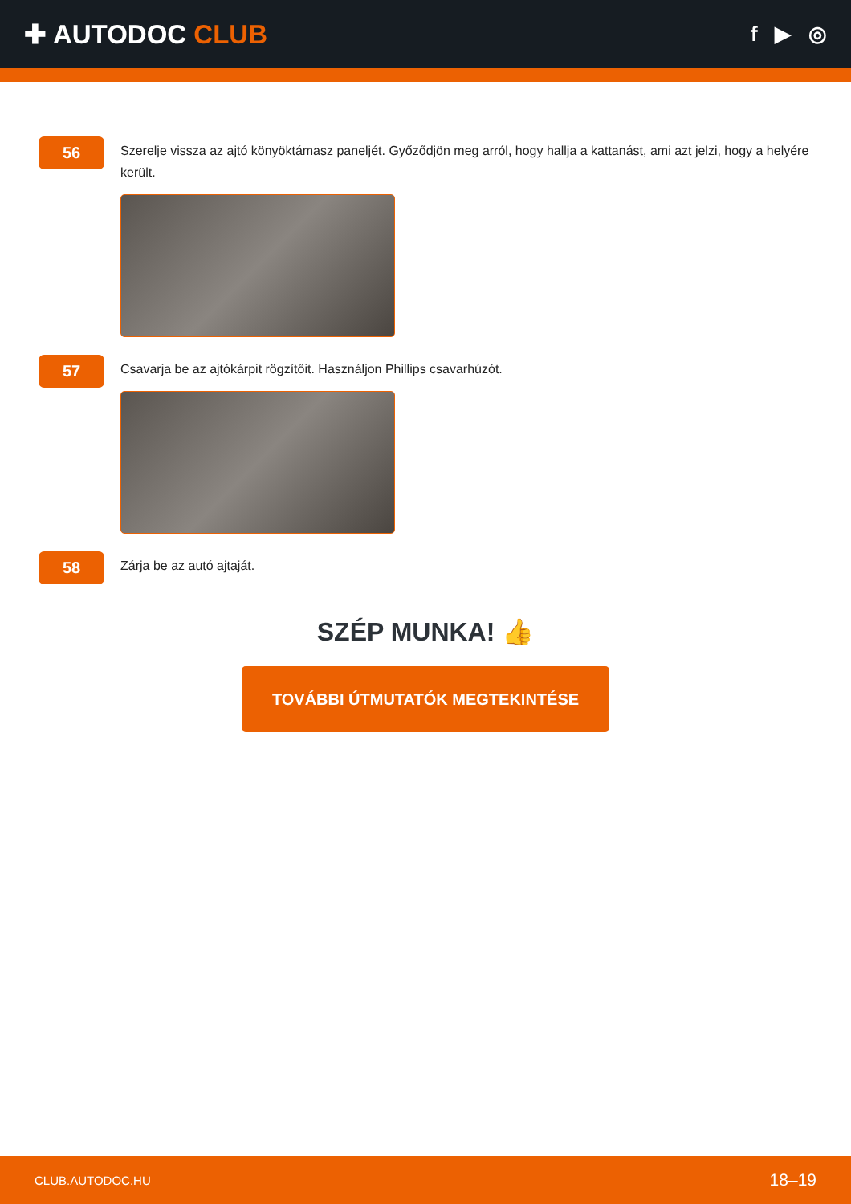✚ AUTODOC CLUB
f ▶ ◎
56
Szerelje vissza az ajtó könyöktámasz paneljét. Győződjön meg arról, hogy hallja a kattanást, ami azt jelzi, hogy a helyére került.
57
Csavarja be az ajtókárpit rögzítőit. Használjon Phillips csavarhúzót.
58
Zárja be az autó ajtaját.
SZÉP MUNKA! 👍
TOVÁBBI ÚTMUTATÓK MEGTEKINTÉSE
CLUB.AUTODOC.HU 18–19